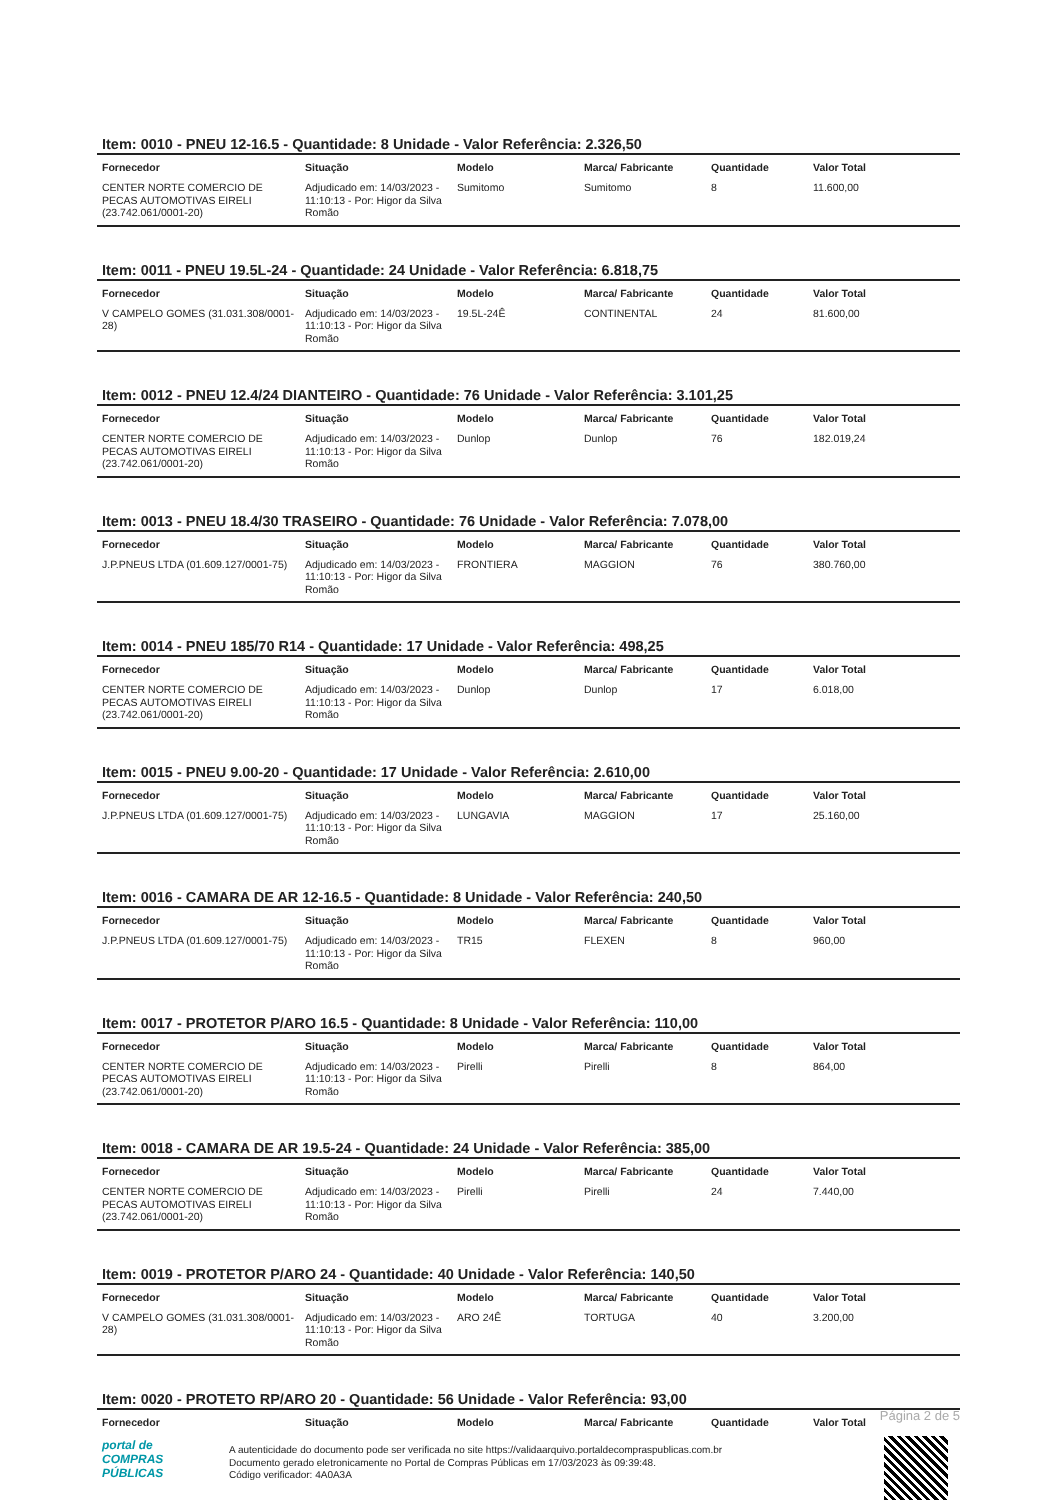Item: 0010 - PNEU 12-16.5 - Quantidade: 8 Unidade - Valor Referência: 2.326,50
| Fornecedor | Situação | Modelo | Marca/ Fabricante | Quantidade | Valor Total |
| --- | --- | --- | --- | --- | --- |
| CENTER NORTE COMERCIO DE PECAS AUTOMOTIVAS EIRELI (23.742.061/0001-20) | Adjudicado em: 14/03/2023 - 11:10:13 - Por: Higor da Silva Romão | Sumitomo | Sumitomo | 8 | 11.600,00 |
Item: 0011 - PNEU 19.5L-24 - Quantidade: 24 Unidade - Valor Referência: 6.818,75
| Fornecedor | Situação | Modelo | Marca/ Fabricante | Quantidade | Valor Total |
| --- | --- | --- | --- | --- | --- |
| V CAMPELO GOMES (31.031.308/0001-28) | Adjudicado em: 14/03/2023 - 11:10:13 - Por: Higor da Silva Romão | 19.5L-24Ê | CONTINENTAL | 24 | 81.600,00 |
Item: 0012 - PNEU 12.4/24 DIANTEIRO - Quantidade: 76 Unidade - Valor Referência: 3.101,25
| Fornecedor | Situação | Modelo | Marca/ Fabricante | Quantidade | Valor Total |
| --- | --- | --- | --- | --- | --- |
| CENTER NORTE COMERCIO DE PECAS AUTOMOTIVAS EIRELI (23.742.061/0001-20) | Adjudicado em: 14/03/2023 - 11:10:13 - Por: Higor da Silva Romão | Dunlop | Dunlop | 76 | 182.019,24 |
Item: 0013 - PNEU 18.4/30 TRASEIRO - Quantidade: 76 Unidade - Valor Referência: 7.078,00
| Fornecedor | Situação | Modelo | Marca/ Fabricante | Quantidade | Valor Total |
| --- | --- | --- | --- | --- | --- |
| J.P.PNEUS LTDA (01.609.127/0001-75) | Adjudicado em: 14/03/2023 - 11:10:13 - Por: Higor da Silva Romão | FRONTIERA | MAGGION | 76 | 380.760,00 |
Item: 0014 - PNEU 185/70 R14 - Quantidade: 17 Unidade - Valor Referência: 498,25
| Fornecedor | Situação | Modelo | Marca/ Fabricante | Quantidade | Valor Total |
| --- | --- | --- | --- | --- | --- |
| CENTER NORTE COMERCIO DE PECAS AUTOMOTIVAS EIRELI (23.742.061/0001-20) | Adjudicado em: 14/03/2023 - 11:10:13 - Por: Higor da Silva Romão | Dunlop | Dunlop | 17 | 6.018,00 |
Item: 0015 - PNEU 9.00-20 - Quantidade: 17 Unidade - Valor Referência: 2.610,00
| Fornecedor | Situação | Modelo | Marca/ Fabricante | Quantidade | Valor Total |
| --- | --- | --- | --- | --- | --- |
| J.P.PNEUS LTDA (01.609.127/0001-75) | Adjudicado em: 14/03/2023 - 11:10:13 - Por: Higor da Silva Romão | LUNGAVIA | MAGGION | 17 | 25.160,00 |
Item: 0016 - CAMARA DE AR 12-16.5 - Quantidade: 8 Unidade - Valor Referência: 240,50
| Fornecedor | Situação | Modelo | Marca/ Fabricante | Quantidade | Valor Total |
| --- | --- | --- | --- | --- | --- |
| J.P.PNEUS LTDA (01.609.127/0001-75) | Adjudicado em: 14/03/2023 - 11:10:13 - Por: Higor da Silva Romão | TR15 | FLEXEN | 8 | 960,00 |
Item: 0017 - PROTETOR P/ARO 16.5 - Quantidade: 8 Unidade - Valor Referência: 110,00
| Fornecedor | Situação | Modelo | Marca/ Fabricante | Quantidade | Valor Total |
| --- | --- | --- | --- | --- | --- |
| CENTER NORTE COMERCIO DE PECAS AUTOMOTIVAS EIRELI (23.742.061/0001-20) | Adjudicado em: 14/03/2023 - 11:10:13 - Por: Higor da Silva Romão | Pirelli | Pirelli | 8 | 864,00 |
Item: 0018 - CAMARA DE AR 19.5-24 - Quantidade: 24 Unidade - Valor Referência: 385,00
| Fornecedor | Situação | Modelo | Marca/ Fabricante | Quantidade | Valor Total |
| --- | --- | --- | --- | --- | --- |
| CENTER NORTE COMERCIO DE PECAS AUTOMOTIVAS EIRELI (23.742.061/0001-20) | Adjudicado em: 14/03/2023 - 11:10:13 - Por: Higor da Silva Romão | Pirelli | Pirelli | 24 | 7.440,00 |
Item: 0019 - PROTETOR P/ARO 24 - Quantidade: 40 Unidade - Valor Referência: 140,50
| Fornecedor | Situação | Modelo | Marca/ Fabricante | Quantidade | Valor Total |
| --- | --- | --- | --- | --- | --- |
| V CAMPELO GOMES (31.031.308/0001-28) | Adjudicado em: 14/03/2023 - 11:10:13 - Por: Higor da Silva Romão | ARO 24Ê | TORTUGA | 40 | 3.200,00 |
Item: 0020 - PROTETO RP/ARO 20 - Quantidade: 56 Unidade - Valor Referência: 93,00
| Fornecedor | Situação | Modelo | Marca/ Fabricante | Quantidade | Valor Total |
| --- | --- | --- | --- | --- | --- |
Página 2 de 5
portal de
COMPRAS
PÚBLICAS
A autenticidade do documento pode ser verificada no site https://validaarquivo.portaldecompraspublicas.com.br
Documento gerado eletronicamente no Portal de Compras Públicas em 17/03/2023 às 09:39:48.
Código verificador: 4A0A3A